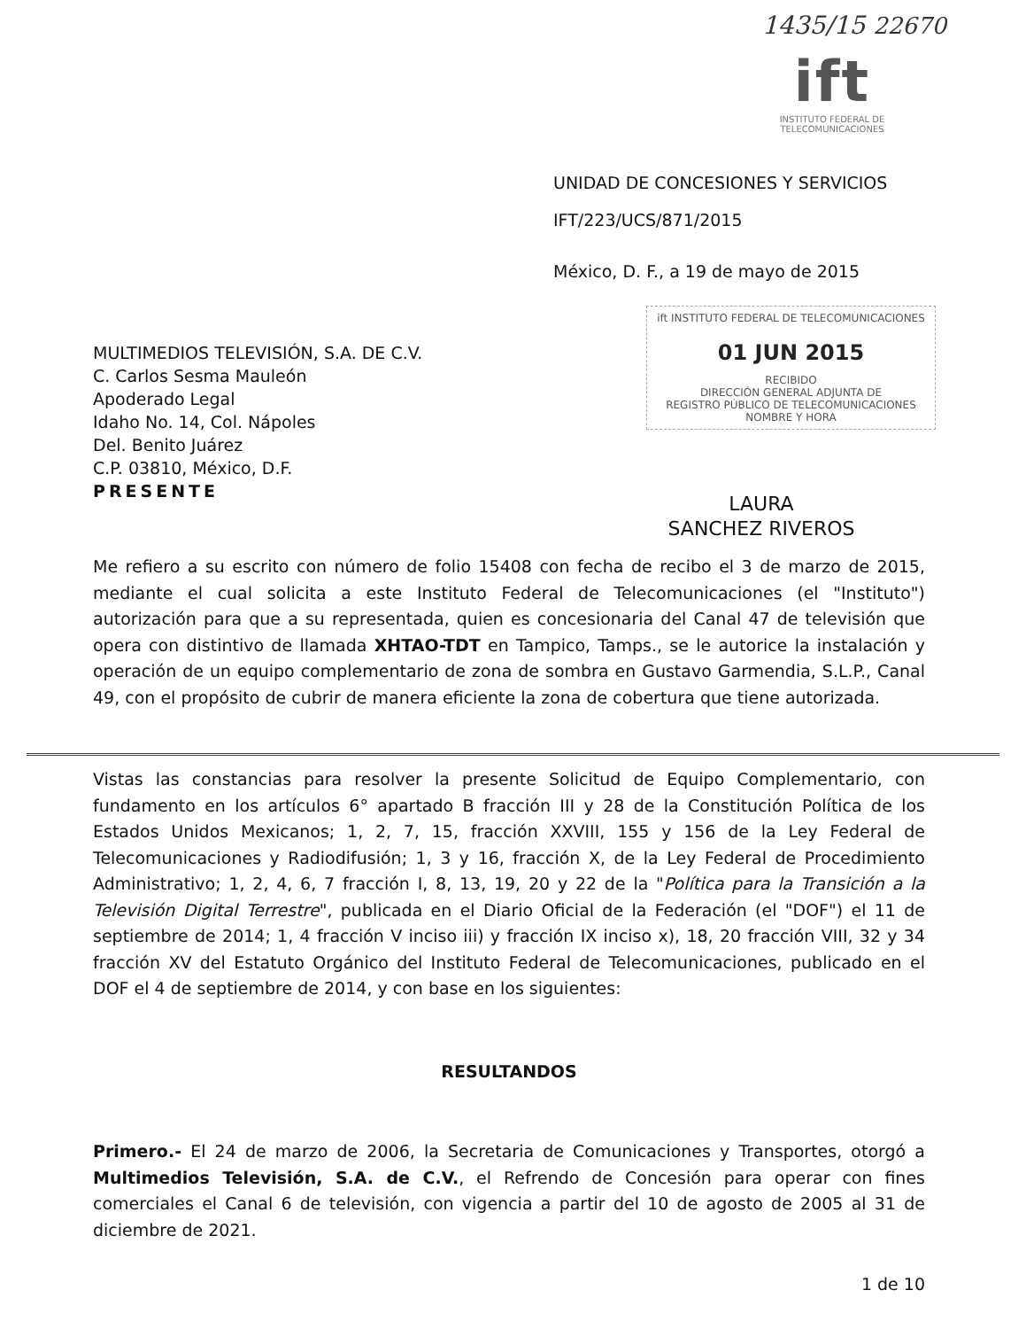1435/15 22670
ift
INSTITUTO FEDERAL DE
TELECOMUNICACIONES
UNIDAD DE CONCESIONES Y SERVICIOS
IFT/223/UCS/871/2015
México, D. F., a 19 de mayo de 2015
ift INSTITUTO FEDERAL DE TELECOMUNICACIONES
01 JUN 2015
RECIBIDO
DIRECCIÓN GENERAL ADJUNTA DE
REGISTRO PÚBLICO DE TELECOMUNICACIONES
NOMBRE Y HORA
LAURA
SANCHEZ RIVEROS
MULTIMEDIOS TELEVISIÓN, S.A. DE C.V.
C. Carlos Sesma Mauleón
Apoderado Legal
Idaho No. 14, Col. Nápoles
Del. Benito Juárez
C.P. 03810, México, D.F.
PRESENTE
Me refiero a su escrito con número de folio 15408 con fecha de recibo el 3 de marzo de 2015, mediante el cual solicita a este Instituto Federal de Telecomunicaciones (el "Instituto") autorización para que a su representada, quien es concesionaria del Canal 47 de televisión que opera con distintivo de llamada XHTAO-TDT en Tampico, Tamps., se le autorice la instalación y operación de un equipo complementario de zona de sombra en Gustavo Garmendia, S.L.P., Canal 49, con el propósito de cubrir de manera eficiente la zona de cobertura que tiene autorizada.
Vistas las constancias para resolver la presente Solicitud de Equipo Complementario, con fundamento en los artículos 6° apartado B fracción III y 28 de la Constitución Política de los Estados Unidos Mexicanos; 1, 2, 7, 15, fracción XXVIII, 155 y 156 de la Ley Federal de Telecomunicaciones y Radiodifusión; 1, 3 y 16, fracción X, de la Ley Federal de Procedimiento Administrativo; 1, 2, 4, 6, 7 fracción I, 8, 13, 19, 20 y 22 de la "Política para la Transición a la Televisión Digital Terrestre", publicada en el Diario Oficial de la Federación (el "DOF") el 11 de septiembre de 2014; 1, 4 fracción V inciso iii) y fracción IX inciso x), 18, 20 fracción VIII, 32 y 34 fracción XV del Estatuto Orgánico del Instituto Federal de Telecomunicaciones, publicado en el DOF el 4 de septiembre de 2014, y con base en los siguientes:
RESULTANDOS
Primero.- El 24 de marzo de 2006, la Secretaria de Comunicaciones y Transportes, otorgó a Multimedios Televisión, S.A. de C.V., el Refrendo de Concesión para operar con fines comerciales el Canal 6 de televisión, con vigencia a partir del 10 de agosto de 2005 al 31 de diciembre de 2021.
1 de 10